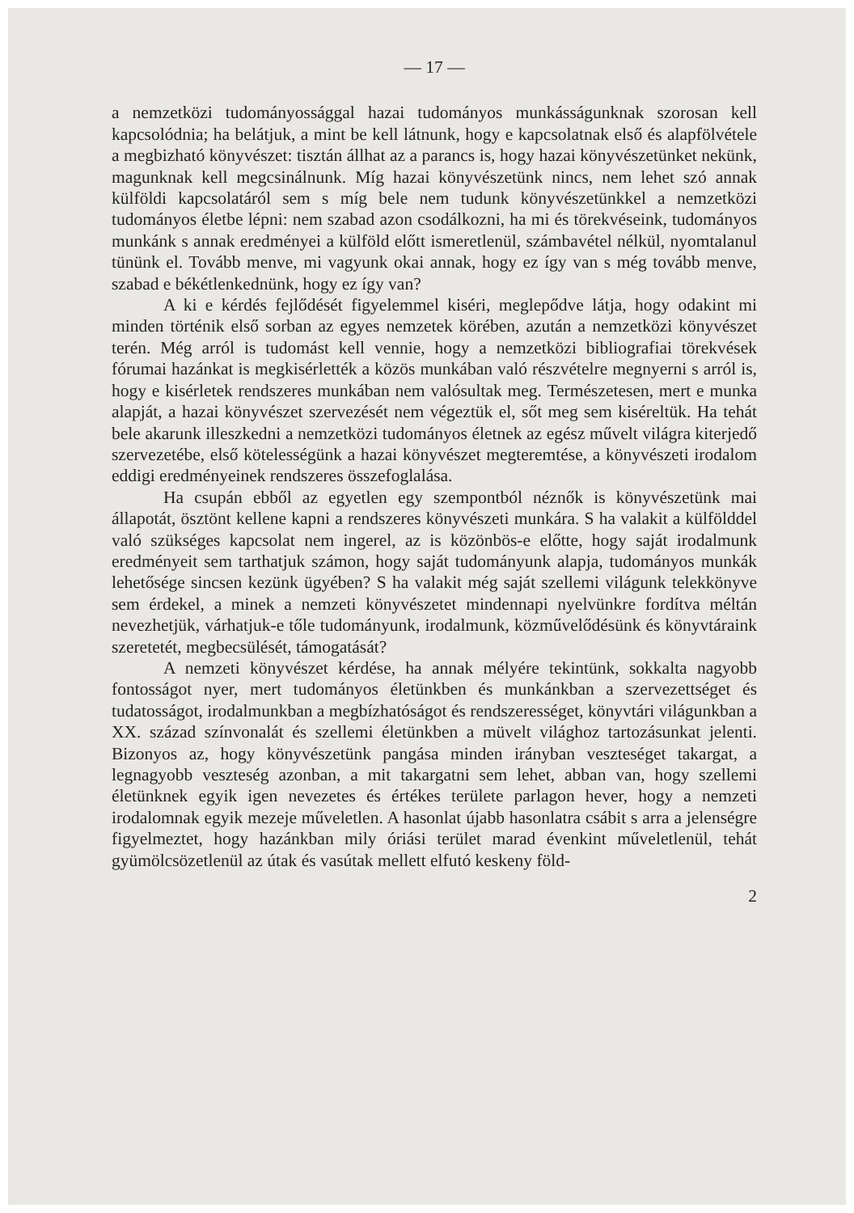— 17 —
a nemzetközi tudományossággal hazai tudományos munkásságunknak szorosan kell kapcsolódnia; ha belátjuk, a mint be kell látnunk, hogy e kapcsolatnak első és alapfölvétele a megbizható könyvészet: tisztán állhat az a parancs is, hogy hazai könyvészetünket nekünk, magunknak kell megcsinálnunk. Míg hazai könyvészetünk nincs, nem lehet szó annak külföldi kapcsolatáról sem s míg bele nem tudunk könyvészetünkkel a nemzetközi tudományos életbe lépni: nem szabad azon csodálkozni, ha mi és törekvéseink, tudományos munkánk s annak eredményei a külföld előtt ismeretlenül, számbavétel nélkül, nyomtalanul tününk el. Tovább menve, mi vagyunk okai annak, hogy ez így van s még tovább menve, szabad e békétlenkednünk, hogy ez így van?
A ki e kérdés fejlődését figyelemmel kiséri, meglepődve látja, hogy odakint mi minden történik első sorban az egyes nemzetek körében, azután a nemzetközi könyvészet terén. Még arról is tudomást kell vennie, hogy a nemzetközi bibliografiai törekvések fórumai hazánkat is megkisérlették a közös munkában való részvételre megnyerni s arról is, hogy e kisérletek rendszeres munkában nem valósultak meg. Természetesen, mert e munka alapját, a hazai könyvészet szervezését nem végeztük el, sőt meg sem kiséreltük. Ha tehát bele akarunk illeszkedni a nemzetközi tudományos életnek az egész művelt világra kiterjedő szervezetébe, első kötelességünk a hazai könyvészet megteremtése, a könyvészeti irodalom eddigi eredményeinek rendszeres összefoglalása.
Ha csupán ebből az egyetlen egy szempontból néznők is könyvészetünk mai állapotát, ösztönt kellene kapni a rendszeres könyvészeti munkára. S ha valakit a külfölddel való szükséges kapcsolat nem ingerel, az is közönbös-e előtte, hogy saját irodalmunk eredményeit sem tarthatjuk számon, hogy saját tudományunk alapja, tudományos munkák lehetősége sincsen kezünk ügyében? S ha valakit még saját szellemi világunk telekkönyve sem érdekel, a minek a nemzeti könyvészetet mindennapi nyelvünkre fordítva méltán nevezhetjük, várhatjuk-e tőle tudományunk, irodalmunk, közművelődésünk és könyvtáraink szeretetét, megbecsülését, támogatását?
A nemzeti könyvészet kérdése, ha annak mélyére tekintünk, sokkalta nagyobb fontosságot nyer, mert tudományos életünkben és munkánkban a szervezettséget és tudatosságot, irodalmunkban a megbízhatóságot és rendszerességet, könyvtári világunkban a XX. század színvonalát és szellemi életünkben a müvelt világhoz tartozásunkat jelenti. Bizonyos az, hogy könyvészetünk pangása minden irányban veszteséget takargat, a legnagyobb veszteség azonban, a mit takargatni sem lehet, abban van, hogy szellemi életünknek egyik igen nevezetes és értékes területe parlagon hever, hogy a nemzeti irodalomnak egyik mezeje műveletlen. A hasonlat újabb hasonlatra csábit s arra a jelenségre figyelmeztet, hogy hazánkban mily óriási terület marad évenkint műveletlenül, tehát gyümölcsözetlenül az útak és vasútak mellett elfutó keskeny föld-
2